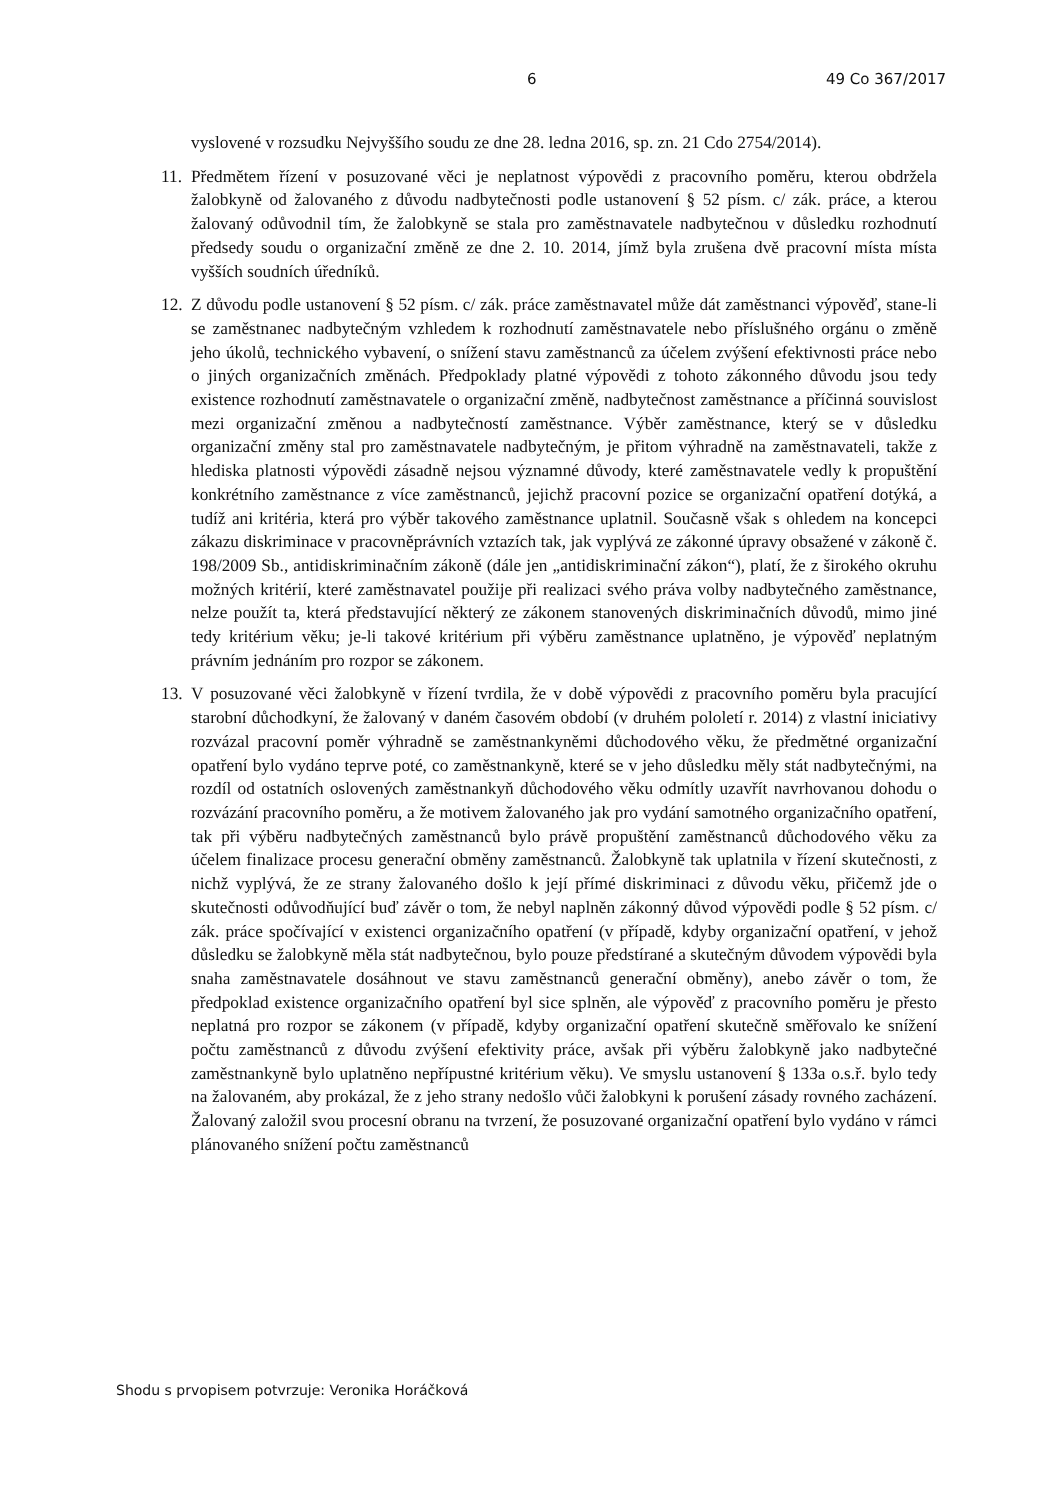6 49 Co 367/2017
vyslovené v rozsudku Nejvyššího soudu ze dne 28. ledna 2016, sp. zn. 21 Cdo 2754/2014).
11.
Předmětem řízení v posuzované věci je neplatnost výpovědi z pracovního poměru, kterou obdržela žalobkyně od žalovaného z důvodu nadbytečnosti podle ustanovení § 52 písm. c/ zák. práce, a kterou žalovaný odůvodnil tím, že žalobkyně se stala pro zaměstnavatele nadbytečnou v důsledku rozhodnutí předsedy soudu o organizační změně ze dne 2. 10. 2014, jímž byla zrušena dvě pracovní místa místa vyšších soudních úředníků.
12.
Z důvodu podle ustanovení § 52 písm. c/ zák. práce zaměstnavatel může dát zaměstnanci výpověď, stane-li se zaměstnanec nadbytečným vzhledem k rozhodnutí zaměstnavatele nebo příslušného orgánu o změně jeho úkolů, technického vybavení, o snížení stavu zaměstnanců za účelem zvýšení efektivnosti práce nebo o jiných organizačních změnách. Předpoklady platné výpovědi z tohoto zákonného důvodu jsou tedy existence rozhodnutí zaměstnavatele o organizační změně, nadbytečnost zaměstnance a příčinná souvislost mezi organizační změnou a nadbytečností zaměstnance. Výběr zaměstnance, který se v důsledku organizační změny stal pro zaměstnavatele nadbytečným, je přitom výhradně na zaměstnavateli, takže z hlediska platnosti výpovědi zásadně nejsou významné důvody, které zaměstnavatele vedly k propuštění konkrétního zaměstnance z více zaměstnanců, jejichž pracovní pozice se organizační opatření dotýká, a tudíž ani kritéria, která pro výběr takového zaměstnance uplatnil. Současně však s ohledem na koncepci zákazu diskriminace v pracovněprávních vztazích tak, jak vyplývá ze zákonné úpravy obsažené v zákoně č. 198/2009 Sb., antidiskriminačním zákoně (dále jen „antidiskriminační zákon“), platí, že z širokého okruhu možných kritérií, které zaměstnavatel použije při realizaci svého práva volby nadbytečného zaměstnance, nelze použít ta, která představující některý ze zákonem stanovených diskriminačních důvodů, mimo jiné tedy kritérium věku; je-li takové kritérium při výběru zaměstnance uplatněno, je výpověď neplatným právním jednáním pro rozpor se zákonem.
13.
V posuzované věci žalobkyně v řízení tvrdila, že v době výpovědi z pracovního poměru byla pracující starobní důchodkyní, že žalovaný v daném časovém období (v druhém pololetí r. 2014) z vlastní iniciativy rozvázal pracovní poměr výhradně se zaměstnankyněmi důchodového věku, že předmětné organizační opatření bylo vydáno teprve poté, co zaměstnankyně, které se v jeho důsledku měly stát nadbytečnými, na rozdíl od ostatních oslovených zaměstnankyň důchodového věku odmítly uzavřít navrhovanou dohodu o rozvázání pracovního poměru, a že motivem žalovaného jak pro vydání samotného organizačního opatření, tak při výběru nadbytečných zaměstnanců bylo právě propuštění zaměstnanců důchodového věku za účelem finalizace procesu generační obměny zaměstnanců. Žalobkyně tak uplatnila v řízení skutečnosti, z nichž vyplývá, že ze strany žalovaného došlo k její přímé diskriminaci z důvodu věku, přičemž jde o skutečnosti odůvodňující buď závěr o tom, že nebyl naplněn zákonný důvod výpovědi podle § 52 písm. c/ zák. práce spočívající v existenci organizačního opatření (v případě, kdyby organizační opatření, v jehož důsledku se žalobkyně měla stát nadbytečnou, bylo pouze předstírané a skutečným důvodem výpovědi byla snaha zaměstnavatele dosáhnout ve stavu zaměstnanců generační obměny), anebo závěr o tom, že předpoklad existence organizačního opatření byl sice splněn, ale výpověď z pracovního poměru je přesto neplatná pro rozpor se zákonem (v případě, kdyby organizační opatření skutečně směřovalo ke snížení počtu zaměstnanců z důvodu zvýšení efektivity práce, avšak při výběru žalobkyně jako nadbytečné zaměstnankyně bylo uplatněno nepřípustné kritérium věku). Ve smyslu ustanovení § 133a o.s.ř. bylo tedy na žalovaném, aby prokázal, že z jeho strany nedošlo vůči žalobkyni k porušení zásady rovného zacházení. Žalovaný založil svou procesní obranu na tvrzení, že posuzované organizační opatření bylo vydáno v rámci plánovaného snížení počtu zaměstnanců
Shodu s prvopisem potvrzuje: Veronika Horáčková